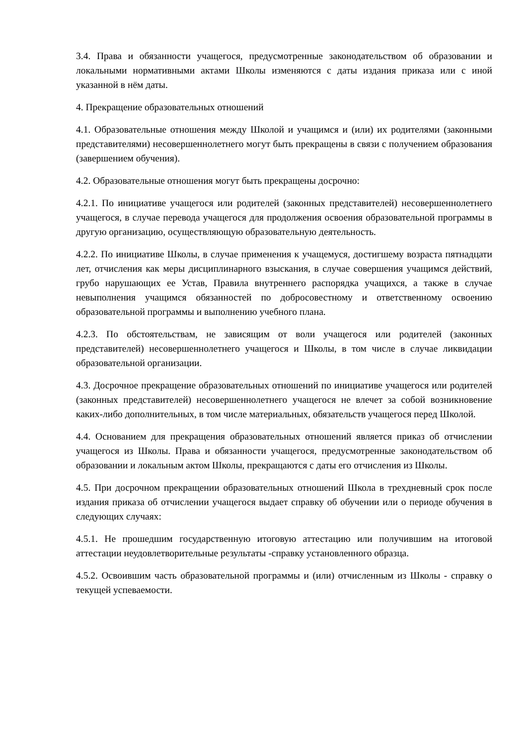3.4. Права и обязанности учащегося, предусмотренные законодательством об образовании и локальными нормативными актами Школы изменяются с даты издания приказа или с иной указанной в нём даты.
4. Прекращение образовательных отношений
4.1. Образовательные отношения между Школой и учащимся и (или) их родителями (законными представителями) несовершеннолетнего могут быть прекращены в связи с получением образования (завершением обучения).
4.2. Образовательные отношения могут быть прекращены досрочно:
4.2.1. По инициативе учащегося или родителей (законных представителей) несовершеннолетнего учащегося, в случае перевода учащегося для продолжения освоения образовательной программы в другую организацию, осуществляющую образовательную деятельность.
4.2.2. По инициативе Школы, в случае применения к учащемуся, достигшему возраста пятнадцати лет, отчисления как меры дисциплинарного взыскания, в случае совершения учащимся действий, грубо нарушающих ее Устав, Правила внутреннего распорядка учащихся, а также в случае невыполнения учащимся обязанностей по добросовестному и ответственному освоению образовательной программы и выполнению учебного плана.
4.2.3. По обстоятельствам, не зависящим от воли учащегося или родителей (законных представителей) несовершеннолетнего учащегося и Школы, в том числе в случае ликвидации образовательной организации.
4.3. Досрочное прекращение образовательных отношений по инициативе учащегося или родителей (законных представителей) несовершеннолетнего учащегося не влечет за собой возникновение каких-либо дополнительных, в том числе материальных, обязательств учащегося перед Школой.
4.4. Основанием для прекращения образовательных отношений является приказ об отчислении учащегося из Школы. Права и обязанности учащегося, предусмотренные законодательством об образовании и локальным актом Школы, прекращаются с даты его отчисления из Школы.
4.5. При досрочном прекращении образовательных отношений Школа в трехдневный срок после издания приказа об отчислении учащегося выдает справку об обучении или о периоде обучения в следующих случаях:
4.5.1. Не прошедшим государственную итоговую аттестацию или получившим на итоговой аттестации неудовлетворительные результаты -справку установленного образца.
4.5.2. Освоившим часть образовательной программы и (или) отчисленным из Школы - справку о текущей успеваемости.